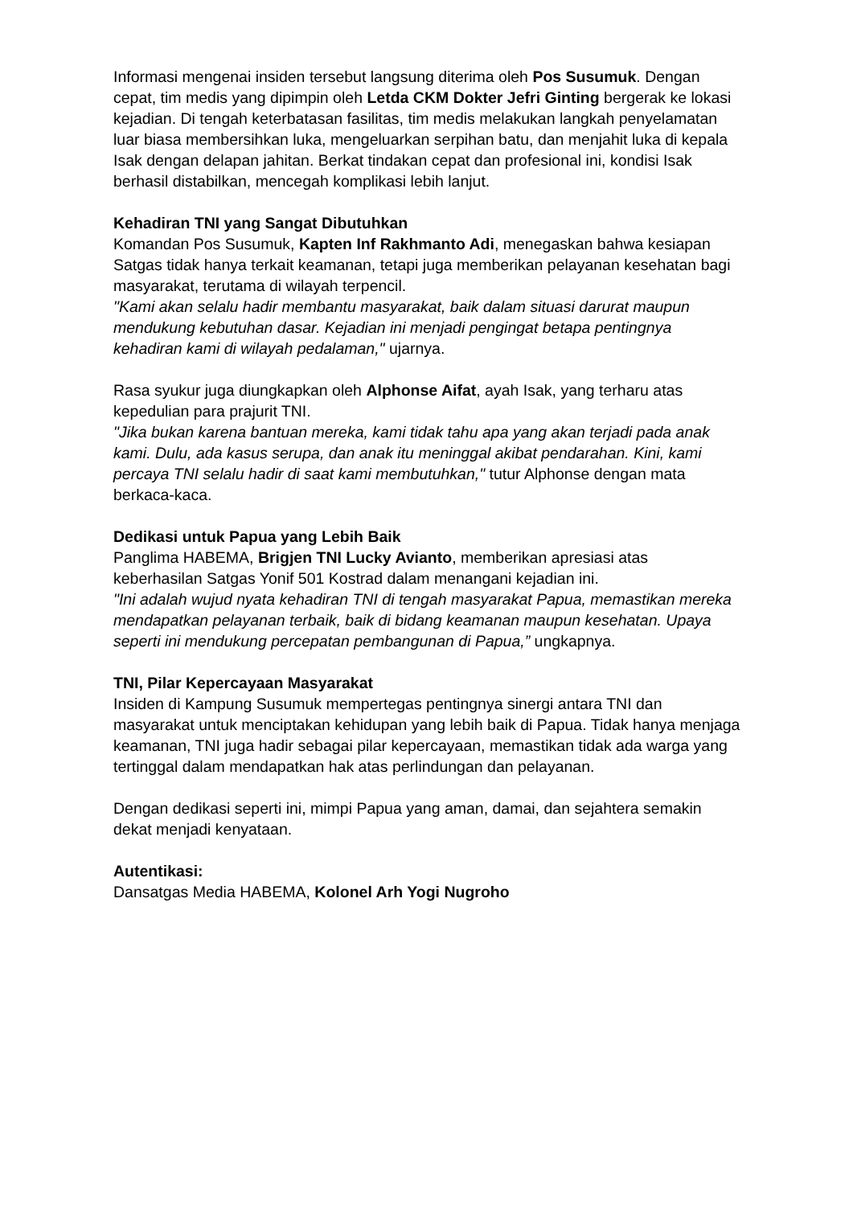Informasi mengenai insiden tersebut langsung diterima oleh Pos Susumuk. Dengan cepat, tim medis yang dipimpin oleh Letda CKM Dokter Jefri Ginting bergerak ke lokasi kejadian. Di tengah keterbatasan fasilitas, tim medis melakukan langkah penyelamatan luar biasa membersihkan luka, mengeluarkan serpihan batu, dan menjahit luka di kepala Isak dengan delapan jahitan. Berkat tindakan cepat dan profesional ini, kondisi Isak berhasil distabilkan, mencegah komplikasi lebih lanjut.
Kehadiran TNI yang Sangat Dibutuhkan
Komandan Pos Susumuk, Kapten Inf Rakhmanto Adi, menegaskan bahwa kesiapan Satgas tidak hanya terkait keamanan, tetapi juga memberikan pelayanan kesehatan bagi masyarakat, terutama di wilayah terpencil.
"Kami akan selalu hadir membantu masyarakat, baik dalam situasi darurat maupun mendukung kebutuhan dasar. Kejadian ini menjadi pengingat betapa pentingnya kehadiran kami di wilayah pedalaman," ujarnya.
Rasa syukur juga diungkapkan oleh Alphonse Aifat, ayah Isak, yang terharu atas kepedulian para prajurit TNI.
"Jika bukan karena bantuan mereka, kami tidak tahu apa yang akan terjadi pada anak kami. Dulu, ada kasus serupa, dan anak itu meninggal akibat pendarahan. Kini, kami percaya TNI selalu hadir di saat kami membutuhkan," tutur Alphonse dengan mata berkaca-kaca.
Dedikasi untuk Papua yang Lebih Baik
Panglima HABEMA, Brigjen TNI Lucky Avianto, memberikan apresiasi atas keberhasilan Satgas Yonif 501 Kostrad dalam menangani kejadian ini.
"Ini adalah wujud nyata kehadiran TNI di tengah masyarakat Papua, memastikan mereka mendapatkan pelayanan terbaik, baik di bidang keamanan maupun kesehatan. Upaya seperti ini mendukung percepatan pembangunan di Papua,” ungkapnya.
TNI, Pilar Kepercayaan Masyarakat
Insiden di Kampung Susumuk mempertegas pentingnya sinergi antara TNI dan masyarakat untuk menciptakan kehidupan yang lebih baik di Papua. Tidak hanya menjaga keamanan, TNI juga hadir sebagai pilar kepercayaan, memastikan tidak ada warga yang tertinggal dalam mendapatkan hak atas perlindungan dan pelayanan.
Dengan dedikasi seperti ini, mimpi Papua yang aman, damai, dan sejahtera semakin dekat menjadi kenyataan.
Autentikasi:
Dansatgas Media HABEMA, Kolonel Arh Yogi Nugroho